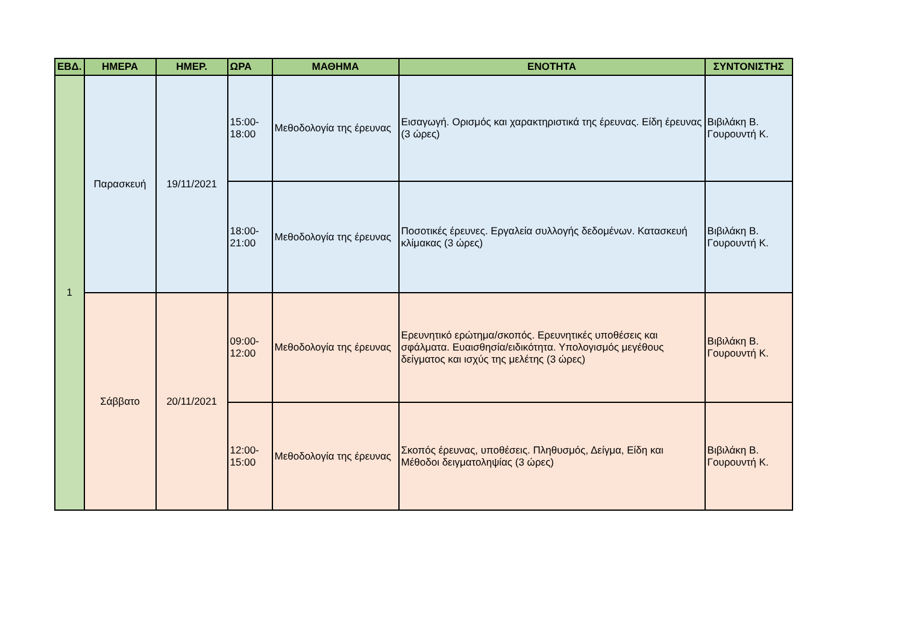| ΕΒΔ. | ΗΜΕΡΑ | ΗΜΕΡ. | ΩΡΑ | ΜΑΘΗΜΑ | ΕΝΟΤΗΤΑ | ΣΥΝΤΟΝΙΣΤΗΣ |
| --- | --- | --- | --- | --- | --- | --- |
| 1 | Παρασκευή | 19/11/2021 | 15:00- 18:00 | Μεθοδολογία της έρευνας | Εισαγωγή. Ορισμός και χαρακτηριστικά της έρευνας. Είδη έρευνας (3 ώρες) | Βιβιλάκη Β. Γουρουντή Κ. |
| | | | 18:00- 21:00 | Μεθοδολογία της έρευνας | Ποσοτικές έρευνες. Εργαλεία συλλογής δεδομένων. Κατασκευή κλίμακας (3 ώρες) | Βιβιλάκη Β. Γουρουντή Κ. |
| | Σάββατο | 20/11/2021 | 09:00- 12:00 | Μεθοδολογία της έρευνας | Ερευνητικό ερώτημα/σκοπός. Ερευνητικές υποθέσεις και σφάλματα. Ευαισθησία/ειδικότητα. Υπολογισμός μεγέθους δείγματος και ισχύς της μελέτης (3 ώρες) | Βιβιλάκη Β. Γουρουντή Κ. |
| | | | 12:00- 15:00 | Μεθοδολογία της έρευνας | Σκοπός έρευνας, υποθέσεις. Πληθυσμός, Δείγμα, Είδη και Μέθοδοι δειγματοληψίας (3 ώρες) | Βιβιλάκη Β. Γουρουντή Κ. |